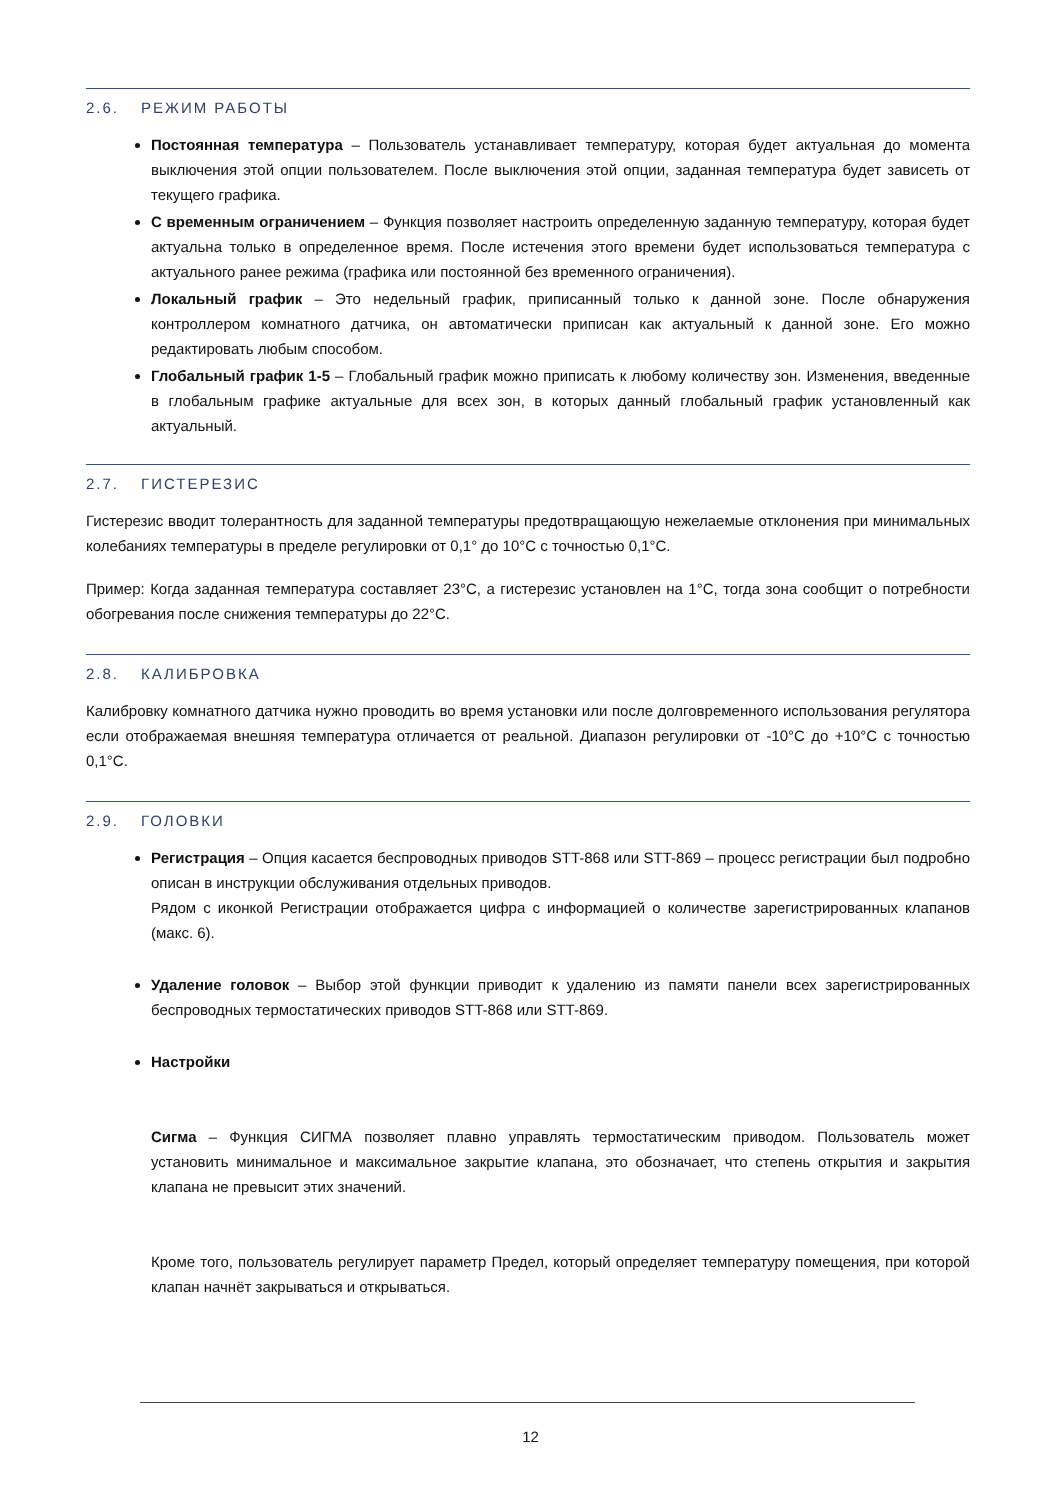2.6. РЕЖИМ РАБОТЫ
Постоянная температура – Пользователь устанавливает температуру, которая будет актуальная до момента выключения этой опции пользователем. После выключения этой опции, заданная температура будет зависеть от текущего графика.
С временным ограничением – Функция позволяет настроить определенную заданную температуру, которая будет актуальна только в определенное время. После истечения этого времени будет использоваться температура с актуального ранее режима (графика или постоянной без временного ограничения).
Локальный график – Это недельный график, приписанный только к данной зоне. После обнаружения контроллером комнатного датчика, он автоматически приписан как актуальный к данной зоне. Его можно редактировать любым способом.
Глобальный график 1-5 – Глобальный график можно приписать к любому количеству зон. Изменения, введенные в глобальным графике актуальные для всех зон, в которых данный глобальный график установленный как актуальный.
2.7. ГИСТЕРЕЗИС
Гистерезис вводит толерантность для заданной температуры предотвращающую нежелаемые отклонения при минимальных колебаниях температуры в пределе регулировки от 0,1° до 10°C с точностью 0,1°C.
Пример: Когда заданная температура составляет 23°C, а гистерезис установлен на 1°C, тогда зона сообщит о потребности обогревания после снижения температуры до 22°C.
2.8. КАЛИБРОВКА
Калибровку комнатного датчика нужно проводить во время установки или после долговременного использования регулятора если отображаемая внешняя температура отличается от реальной. Диапазон регулировки от -10°C до +10°C с точностью 0,1°C.
2.9. ГОЛОВКИ
Регистрация – Опция касается беспроводных приводов STT-868 или STT-869 – процесс регистрации был подробно описан в инструкции обслуживания отдельных приводов.
Рядом с иконкой Регистрации отображается цифра с информацией о количестве зарегистрированных клапанов (макс. 6).
Удаление головок – Выбор этой функции приводит к удалению из памяти панели всех зарегистрированных беспроводных термостатических приводов STT-868 или STT-869.
Настройки
Сигма – Функция СИГМА позволяет плавно управлять термостатическим приводом. Пользователь может установить минимальное и максимальное закрытие клапана, это обозначает, что степень открытия и закрытия клапана не превысит этих значений.
Кроме того, пользователь регулирует параметр Предел, который определяет температуру помещения, при которой клапан начнёт закрываться и открываться.
12